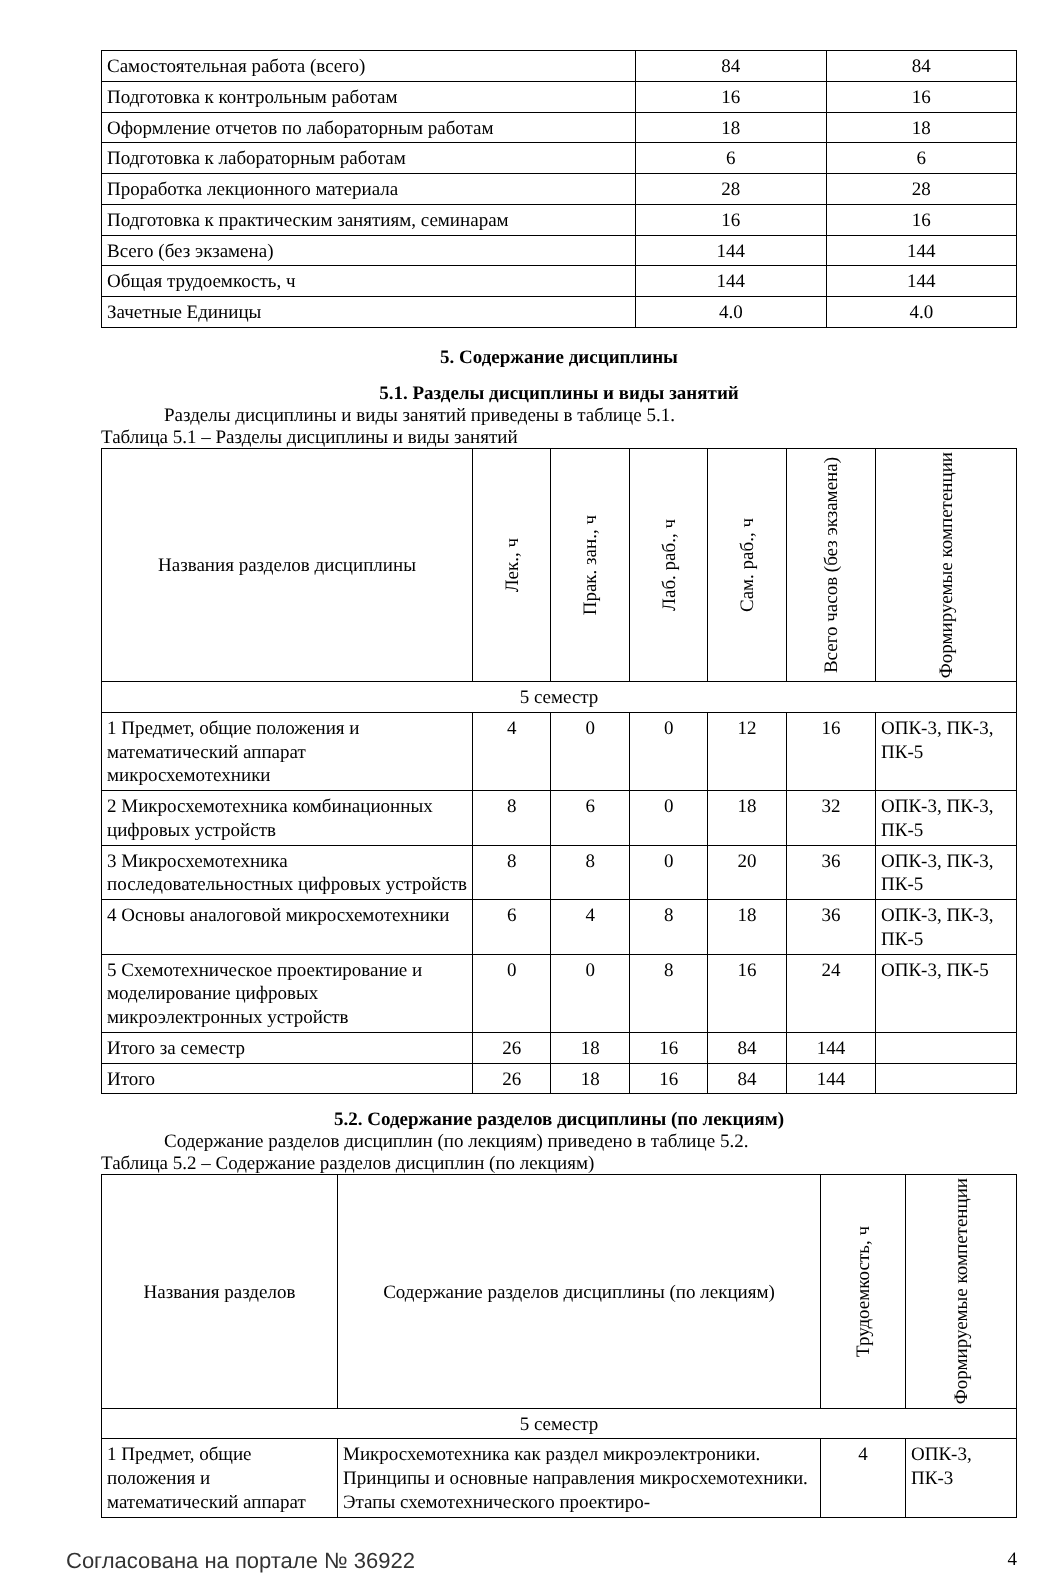| Самостоятельная работа (всего) | 84 | 84 |
| Подготовка к контрольным работам | 16 | 16 |
| Оформление отчетов по лабораторным работам | 18 | 18 |
| Подготовка к лабораторным работам | 6 | 6 |
| Проработка лекционного материала | 28 | 28 |
| Подготовка к практическим занятиям, семинарам | 16 | 16 |
| Всего (без экзамена) | 144 | 144 |
| Общая трудоемкость, ч | 144 | 144 |
| Зачетные Единицы | 4.0 | 4.0 |
5. Содержание дисциплины
5.1. Разделы дисциплины и виды занятий
Разделы дисциплины и виды занятий приведены в таблице 5.1.
Таблица 5.1 – Разделы дисциплины и виды занятий
| Названия разделов дисциплины | Лек., ч | Прак. зан., ч | Лаб. раб., ч | Сам. раб., ч | Всего часов (без экзамена) | Формируемые компетенции |
| --- | --- | --- | --- | --- | --- | --- |
| 5 семестр | | | | | | |
| 1 Предмет, общие положения и математический аппарат микросхемотехники | 4 | 0 | 0 | 12 | 16 | ОПК-3, ПК-3, ПК-5 |
| 2 Микросхемотехника комбинационных цифровых устройств | 8 | 6 | 0 | 18 | 32 | ОПК-3, ПК-3, ПК-5 |
| 3 Микросхемотехника последовательностных цифровых устройств | 8 | 8 | 0 | 20 | 36 | ОПК-3, ПК-3, ПК-5 |
| 4 Основы аналоговой микросхемотехники | 6 | 4 | 8 | 18 | 36 | ОПК-3, ПК-3, ПК-5 |
| 5 Схемотехническое проектирование и моделирование цифровых микроэлектронных устройств | 0 | 0 | 8 | 16 | 24 | ОПК-3, ПК-5 |
| Итого за семестр | 26 | 18 | 16 | 84 | 144 | |
| Итого | 26 | 18 | 16 | 84 | 144 | |
5.2. Содержание разделов дисциплины (по лекциям)
Содержание разделов дисциплин (по лекциям) приведено в таблице 5.2.
Таблица 5.2 – Содержание разделов дисциплин (по лекциям)
| Названия разделов | Содержание разделов дисциплины (по лекциям) | Трудоемкость, ч | Формируемые компетенции |
| --- | --- | --- | --- |
| 5 семестр | | | |
| 1 Предмет, общие положения и математический аппарат | Микросхемотехника как раздел микроэлектроники. Принципы и основные направления микросхемотехники. Этапы схемотехнического проектиро- | 4 | ОПК-3, ПК-3 |
Согласована на портале № 36922 4